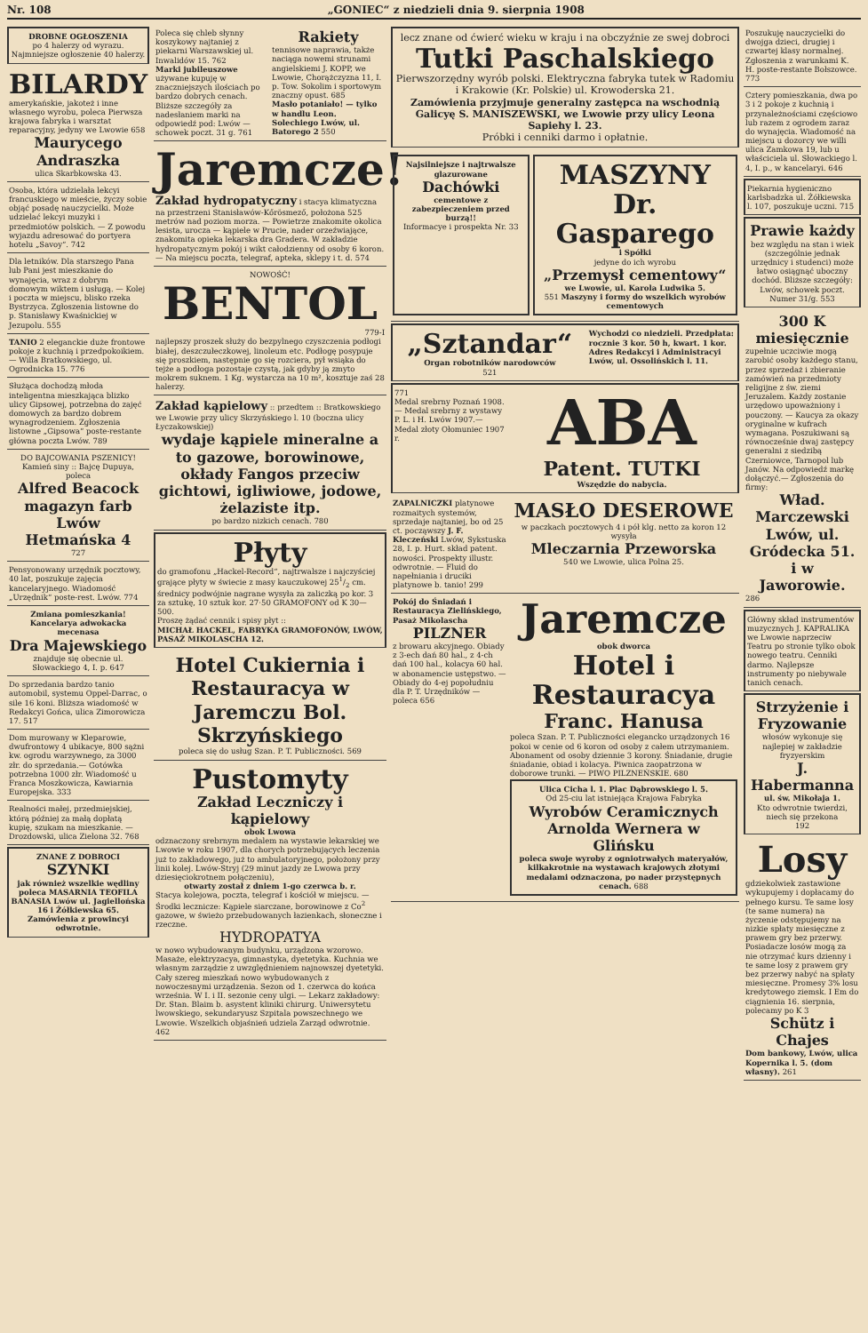Nr. 108 „GONIEC“ z niedzieli dnia 9. sierpnia 1908
DROBNE OGŁOSZENIA
po 4 halerzy od wyrazu.
Najmniejsze ogłoszenie 40 halerzy.
BILARDY
amerykańskie, jakoteż i inne własnego wyrobu, poleca Pierwsza krajowa fabryka i warsztat reparacyjny, jedyny we Lwowie 658
Maurycego Andraszka
ulica Skarbkowska 43.
Osoba, która udzielała lekcyi francuskiego w mieście, życzy sobie objąć posadę nauczycielki. Może udzielać lekcyi muzyki i przedmiotów polskich. — Z powodu wyjazdu adresować do portyera hotelu „Savoy“. 742
Dla letników. Dla starszego Pana lub Pani jest mieszkanie do wynajęcia, wraz z dobrym domowym wiktem i usługą. — Kolej i poczta w miejscu, blisko rzeka Bystrzyca. Zgłoszenia listowne do p. Stanisławy Kwaśnickiej w Jezupolu. 555
TANIO 2 eleganckie duże frontowe pokoje z kuchnią i przedpokoikiem. — Willa Bratkowskiego, ul. Ogrodnicka 15. 776
Służąca dochodzą młoda inteligentna mieszkająca blizko ulicy Gipsowej, potrzebna do zajęć domowych za bardzo dobrem wynagrodzeniem. Zgłoszenia listowne „Gipsowa“ poste-restante główna poczta Lwów. 789
DO BAJCOWANIA PSZENICY! Kamień siny :: Bajcę Dupuya, poleca
Alfred Beacock magazyn farb Lwów Hetmańska 4
727
Pensyonowany urzędnik pocztowy, 40 lat, poszukuje zajęcia kancelaryjnego. Wiadomość „Urzędnik“ poste-rest. Lwów. 774
Zmiana pomieszkania! Kancelarya adwokacka mecenasa
Dra Majewskiego
znajduje się obecnie ul. Słowackiego 4, I. p. 647
Do sprzedania bardzo tanio automobil, systemu Oppel-Darrac, o sile 16 koni. Bliższa wiadomość w Redakcyi Gońca, ulica Zimorowicza 17. 517
Dom murowany w Kleparowie, dwufrontowy 4 ubikacye, 800 sążni kw. ogrodu warzywnego, za 3000 złr. do sprzedania.— Gotówka potrzebna 1000 złr. Wiadomość u Franca Moszkowicza, Kawiarnia Europejska. 333
Realności małej, przedmiejskiej, którą później za małą dopłatą kupię, szukam na mieszkanie. — Drozdowski, ulica Zielona 32. 768
ZNANE Z DOBROCI
SZYNKI
jak również wszelkie wędliny poleca MASARNIA TEOFILA BANASIA Lwów ul. Jagiellońska 16 i Żółkiewska 65. Zamówienia z prowincyi odwrotnie.
Poleca się chleb słynny koszykowy najtaniej z piekarni Warszawskiej ul. Inwalidów 15. 762
Marki jubileuszowe używane kupuję w znaczniejszych ilościach po bardzo dobrych cenach. Bliższe szczegóły za nadesłaniem marki na odpowiedź pod: Lwów — schowek poczt. 31 g. 761
Rakiety
tennisowe naprawia, także naciąga nowemi strunami angielskiemi J. KOPP, we Lwowie, Chorążczyzna 11, I. p. Tow. Sokolim i sportowym znaczny opust. 685
Masło potaniało! — tylko w handlu Leon. Solechiego Lwów, ul. Batorego 2 550
Jaremcze!
Zakład hydropatyczny i stacya klimatyczna na przestrzeni Stanisławów-Kőrösmező, położona 525 metrów nad poziom morza. — Powietrze znakomite okolica lesista, urocza — kąpiele w Prucie, nader orzeźwiające, znakomita opieka lekarska dra Gradera. W zakładzie hydropatycznym pokój i wikt całodzienny od osoby 6 koron. — Na miejscu poczta, telegraf, apteka, sklepy i t. d. 574
NOWOŚĆ!
BENTOL
779-I
najlepszy proszek służy do bezpylnego czyszczenia podłogi białej, deszczułeczkowej, linoleum etc. Podłogę posypuje się proszkiem, następnie go się rozciera, pył wsiąka do tejże a podłoga pozostaje czystą, jak gdyby ją zmyto mokrem suknem. 1 Kg. wystarcza na 10 m², kosztuje zaś 28 halerzy.
Zakład kąpielowy :: przedtem :: Bratkowskiego we Lwowie przy ulicy Skrzyńskiego l. 10 (boczna ulicy Łyczakowskiej)
wydaje kąpiele mineralne a to gazowe, borowinowe, okłady Fangos przeciw gichtowi, igliwiowe, jodowe, żelaziste itp.
po bardzo nizkich cenach. 780
Płyty
do gramofonu „Hackel-Record“, najtrwalsze i najczyściej grające płyty w świecie z masy kauczukowej 251/2 cm. średnicy podwójnie nagrane wysyła za zaliczką po kor. 3 za sztukę, 10 sztuk kor. 27·50 GRAMOFONY od K 30—500.
Proszę żądać cennik i spisy płyt ::
MICHAŁ HACKEL, FABRYKA GRAMOFONÓW, LWÓW, PASAŻ MIKOLASCHA 12.
Hotel Cukiernia i Restauracya w Jaremczu Bol. Skrzyńskiego
poleca się do usług Szan. P. T. Publiczności. 569
Pustomyty
Zakład Leczniczy i kąpielowy
obok Lwowa
odznaczony srebrnym medalem na wystawie lekarskiej we Lwowie w roku 1907, dla chorych potrzebujących leczenia już to zakładowego, już to ambulatoryjnego, położony przy linii kolej. Lwów-Stryj (29 minut jazdy ze Lwowa przy dziesięciokrotnem połączeniu),
otwarty został z dniem 1-go czerwca b. r.
Stacya kolejowa, poczta, telegraf i kościół w miejscu. — Środki lecznicze: Kąpiele siarczane, borowinowe z Co<sup>2</sup> gazowe, w świeżo przebudowanych łazienkach, słoneczne i rzeczne.
HYDROPATYA
w nowo wybudowanym budynku, urządzona wzorowo. Masaże, elektryzacya, gimnastyka, dyetetyka. Kuchnia we własnym zarządzie z uwzględnieniem najnowszej dyetetyki. Cały szereg mieszkań nowo wybudowanych z nowoczesnymi urządzenia. Sezon od 1. czerwca do końca września. W I. i II. sezonie ceny ulgi. — Lekarz zakładowy: Dr. Stan. Blaim b. asystent kliniki chirurg. Uniwersytetu lwowskiego, sekundaryusz Szpitala powszechnego we Lwowie. Wszelkich objaśnień udziela Zarząd odwrotnie. 462
lecz znane od ćwierć wieku w kraju i na obczyźnie ze swej dobroci
Tutki Paschalskiego
Pierwszorzędny wyrób polski. Elektryczna fabryka tutek w Radomiu i Krakowie (Kr. Polskie) ul. Krowoderska 21.
Zamówienia przyjmuje generalny zastępca na wschodnią Galicyę S. MANISZEWSKI, we Lwowie przy ulicy Leona Sapiehy l. 23.
Próbki i cenniki darmo i opłatnie.
Najsilniejsze i najtrwalsze glazurowane
Dachówki
cementowe z zabezpieczeniem przed burzą!!
Informacye i prospekta Nr. 33
MASZYNY Dr. Gasparego
i Spółki
jedyne do ich wyrobu
„Przemysł cementowy“
we Lwowie, ul. Karola Ludwika 5.
551 Maszyny i formy do wszelkich wyrobów cementowych
„Sztandar“
Organ robotników narodowców
521
Wychodzi co niedzieli. Przedpłata: rocznie 3 kor. 50 h, kwart. 1 kor.
Adres Redakcyi i Administracyi Lwów, ul. Ossolińskich l. 11.
771
Medal srebrny Poznań 1908. — Medal srebrny z wystawy P. L. i H. Lwów 1907.— Medal złoty Ołomuniec 1907 r.
ABA
Patent. TUTKI
Wszędzie do nabycia.
ZAPALNICZKI platynowe rozmaitych systemów, sprzedaje najtaniej, bo od 25 ct. począwszy J. F. Kleczeński Lwów, Sykstuska 28, I. p. Hurt. skład patent. nowości. Prospekty illustr. odwrotnie. — Fluid do napełniania i druciki platynowe b. tanio! 299
MASŁO DESEROWE
w paczkach pocztowych 4 i pół klg. netto za koron 12 wysyła
Mleczarnia Przeworska
540 we Lwowie, ulica Polna 25.
Pokój do Śniadań i Restauracya Zielińskiego, Pasaż Mikolascha
PILZNER
z browaru akcyjnego. Obiady z 3-ech dań 80 hal., z 4-ch dań 100 hal., kolacya 60 hal. w abonamencie ustępstwo. — Obiady do 4-ej popołudniu dla P. T. Urzędników — poleca 656
Jaremcze
obok dworca
Hotel i Restauracya
Franc. Hanusa
poleca Szan. P. T. Publiczności elegancko urządzonych 16 pokoi w cenie od 6 koron od osoby z całem utrzymaniem. Abonament od osoby dziennie 3 korony. Śniadanie, drugie śniadanie, obiad i kolacya. Piwnica zaopatrzona w doborowe trunki. — PIWO PILZNEŃSKIE. 680
Ulica Cicha l. 1. Plac Dąbrowskiego l. 5.
Od 25-ciu lat istniejąca Krajowa Fabryka
Wyrobów Ceramicznych Arnolda Wernera w Glińsku
poleca swoje wyroby z ogniotrwałych materyałów, kilkakrotnie na wystawach krajowych złotymi medalami odznaczona, po nader przystępnych cenach. 688
Poszukuję nauczycielki do dwojga dzieci, drugiej i czwartej klasy normalnej. Zgłoszenia z warunkami K. H. poste-restante Bołszowce. 773
Cztery pomieszkania, dwa po 3 i 2 pokoje z kuchnią i przynależnościami częściowo lub razem z ogrodem zaraz do wynajęcia. Wiadomość na miejscu u dozorcy we willi ulica Zamkowa 19, lub u właściciela ul. Słowackiego l. 4, I. p., w kancelaryi. 646
Piekarnia hygieniczno karlsbadzka ul. Żółkiewska l. 107, poszukuje uczni. 715
Prawie każdy
bez względu na stan i wiek (szczególnie jednak urzędnicy i studenci) może łatwo osiągnąć uboczny dochód. Bliższe szczegóły: Lwów, schowek poczt. Numer 31/g. 553
300 K miesięcznie
zupełnie uczciwie mogą zarobić osoby każdego stanu, przez sprzedaż i zbieranie zamówień na przedmioty religijne z św. ziemi Jeruzalem. Każdy zostanie urzędowo upoważniony i pouczony. — Kaucya za okazy oryginalne w kufrach wymagana. Poszukiwani są równocześnie dwaj zastępcy generalni z siedzibą Czerniowce, Tarnopol lub Janów. Na odpowiedź markę dołączyć.— Zgłoszenia do firmy:
Wład. Marczewski Lwów, ul. Gródecka 51. i w Jaworowie.
286
Główny skład instrumentów muzycznych J. KAPRALIKA we Lwowie naprzeciw Teatru po stronie tylko obok nowego teatru. Cenniki darmo. Najlepsze instrumenty po niebywale tanich cenach.
Strzyżenie i Fryzowanie
włosów wykonuje się najlepiej w zakładzie fryzyerskim
J. Habermanna
ul. św. Mikołaja 1.
Kto odwrotnie twierdzi, niech się przekona
192
Losy
gdziekolwiek zastawione wykupujemy i dopłacamy do pełnego kursu. Te same losy (te same numera) na życzenie odstępujemy na nizkie spłaty miesięczne z prawem gry bez przerwy. Posiadacze losów mogą za nie otrzymać kurs dzienny i te same losy z prawem gry bez przerwy nabyć na spłaty miesięczne. Promesy 3% losu kredytowego ziemsk. I Em do ciągnienia 16. sierpnia, polecamy po K 3
Schütz i Chajes
Dom bankowy, Lwów, ulica Kopernika l. 5. (dom własny). 261